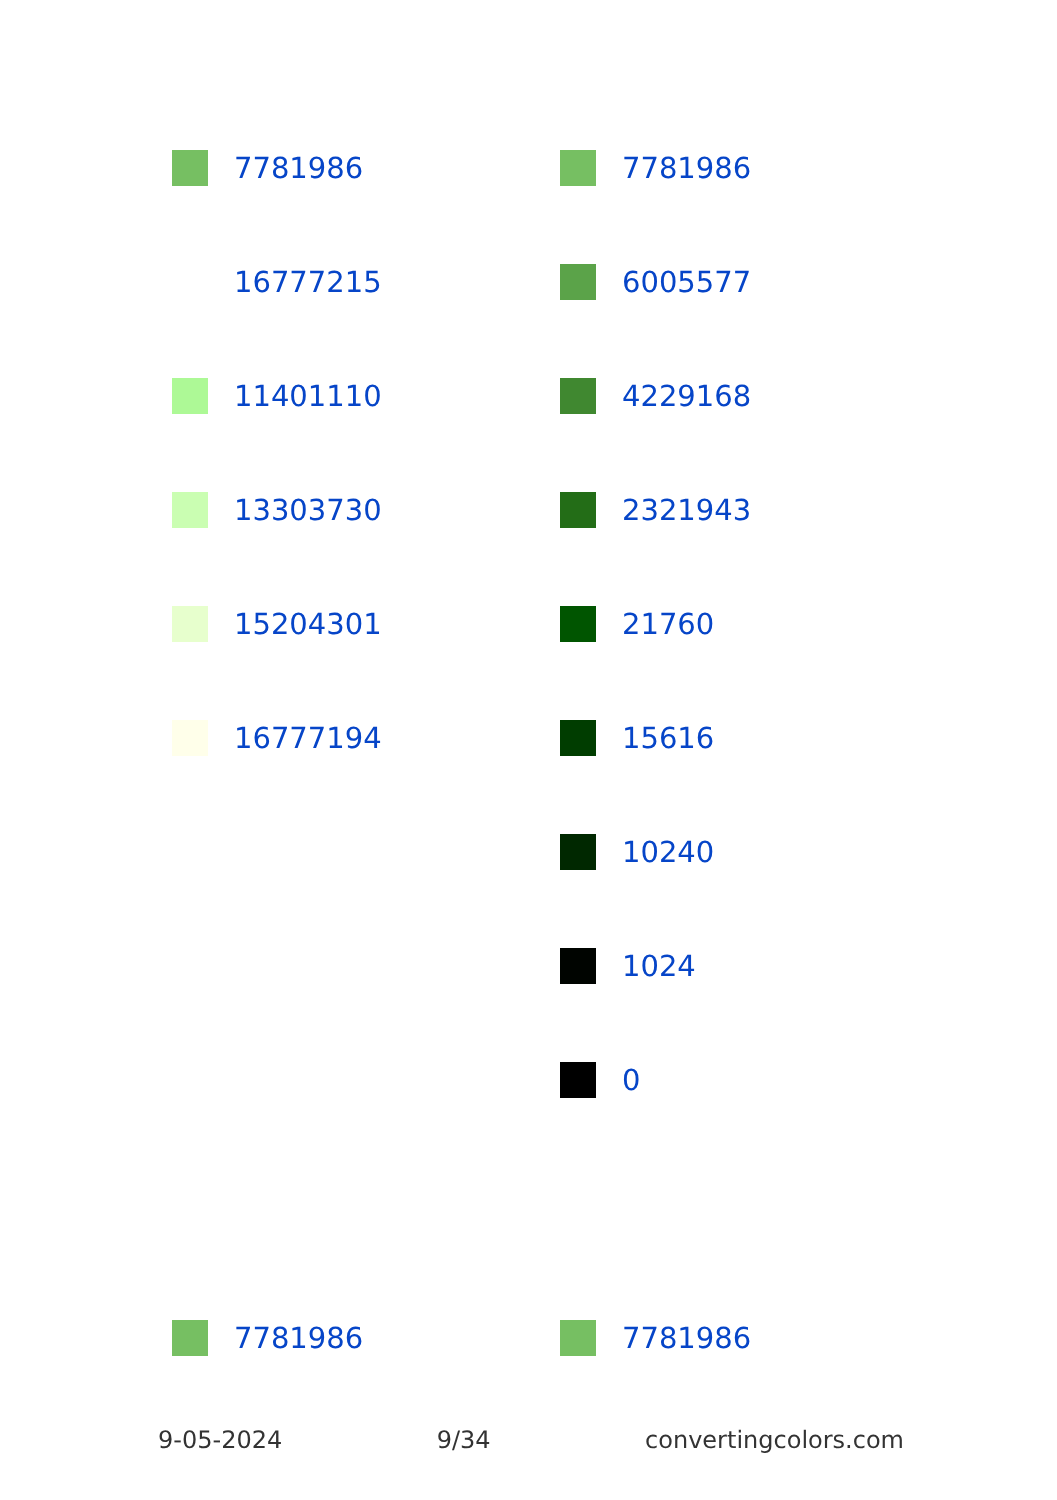7781986
16777215
11401110
13303730
15204301
16777194
7781986
6005577
4229168
2321943
21760
15616
10240
1024
0
7781986 7781986
9-05-2024 9/34 convertingcolors.com